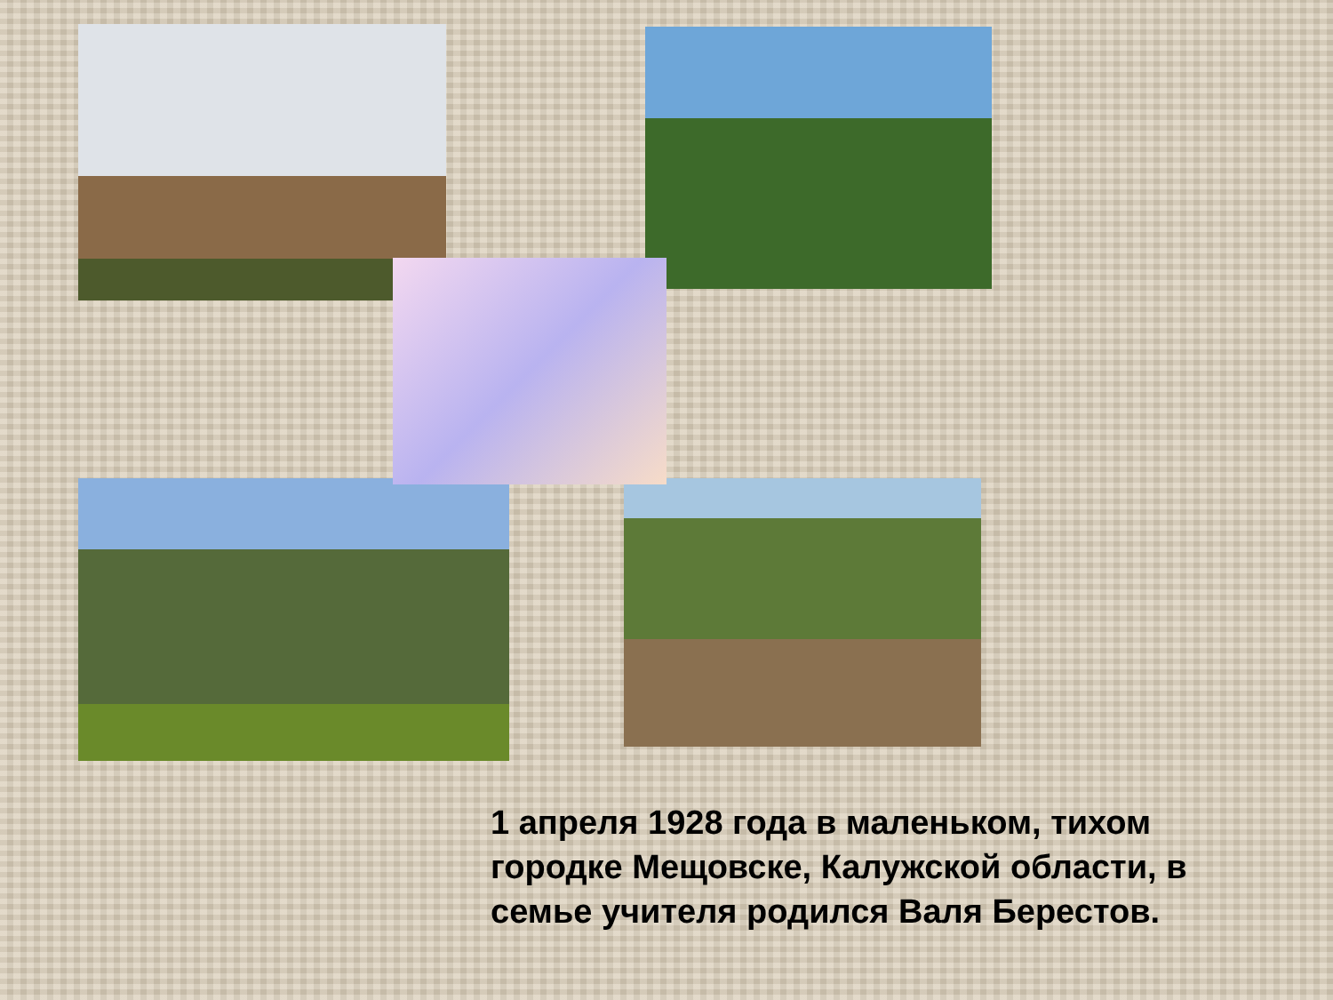1 апреля 1928 года в маленьком, тихом городке Мещовске, Калужской области, в семье учителя родился Валя Берестов.